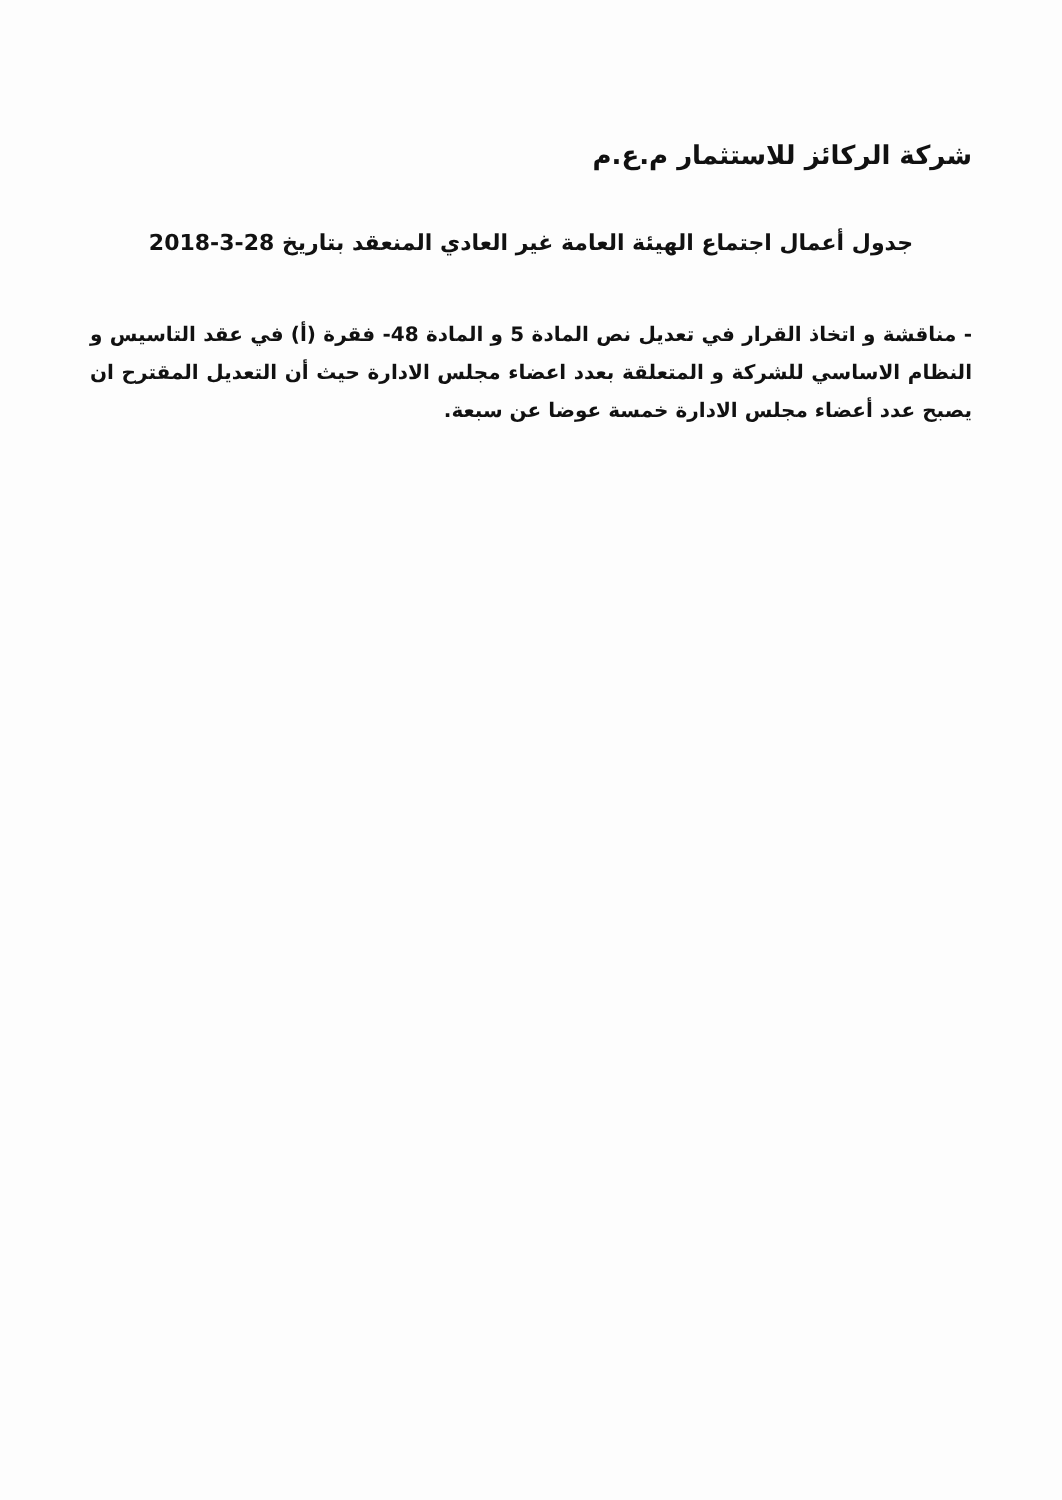شركة الركائز للاستثمار م.ع.م
جدول أعمال اجتماع الهيئة العامة غير العادي المنعقد بتاريخ 28-3-2018
- مناقشة و اتخاذ القرار في تعديل نص المادة 5 و المادة 48- فقرة (أ) في عقد التاسيس و النظام الاساسي للشركة و المتعلقة بعدد اعضاء مجلس الادارة حيث أن التعديل المقترح ان يصبح عدد أعضاء مجلس الادارة خمسة عوضا عن سبعة.